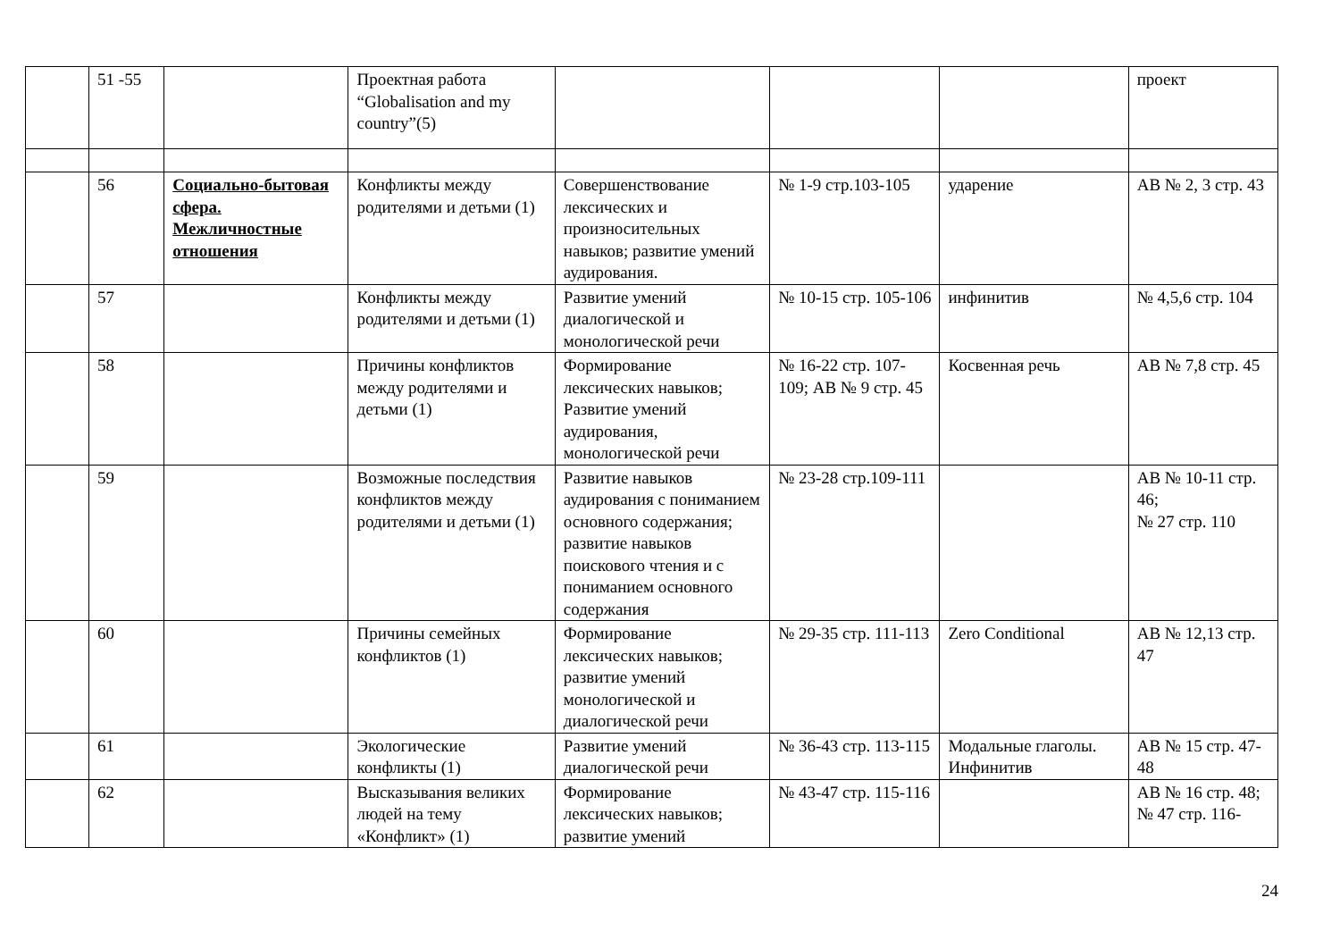| | 51 -55 | | Проектная работа “Globalisation and my country”(5) | | | | проект |
| | 56 | Социально-бытовая сфера. Межличностные отношения | Конфликты между родителями и детьми (1) | Совершенствование лексических и произносительных навыков; развитие умений аудирования. | № 1-9 стр.103-105 | ударение | АВ № 2, 3 стр. 43 |
| | 57 | | Конфликты между родителями и детьми (1) | Развитие умений диалогической и монологической речи | № 10-15 стр. 105-106 | инфинитив | № 4,5,6 стр. 104 |
| | 58 | | Причины конфликтов между родителями и детьми (1) | Формирование лексических навыков; Развитие умений аудирования, монологической речи | № 16-22 стр. 107-109; АВ № 9 стр. 45 | Косвенная речь | АВ № 7,8 стр. 45 |
| | 59 | | Возможные последствия конфликтов между родителями и детьми (1) | Развитие навыков аудирования с пониманием основного содержания; развитие навыков поискового чтения и с пониманием основного содержания | № 23-28 стр.109-111 | | АВ № 10-11 стр. 46; № 27 стр. 110 |
| | 60 | | Причины семейных конфликтов (1) | Формирование лексических навыков; развитие умений монологической и диалогической речи | № 29-35 стр. 111-113 | Zero Conditional | АВ № 12,13 стр. 47 |
| | 61 | | Экологические конфликты (1) | Развитие умений диалогической речи | № 36-43 стр. 113-115 | Модальные глаголы. Инфинитив | АВ № 15 стр. 47-48 |
| | 62 | | Высказывания великих людей на тему «Конфликт» (1) | Формирование лексических навыков; развитие умений | № 43-47 стр. 115-116 | | АВ № 16 стр. 48; № 47 стр. 116- |
24